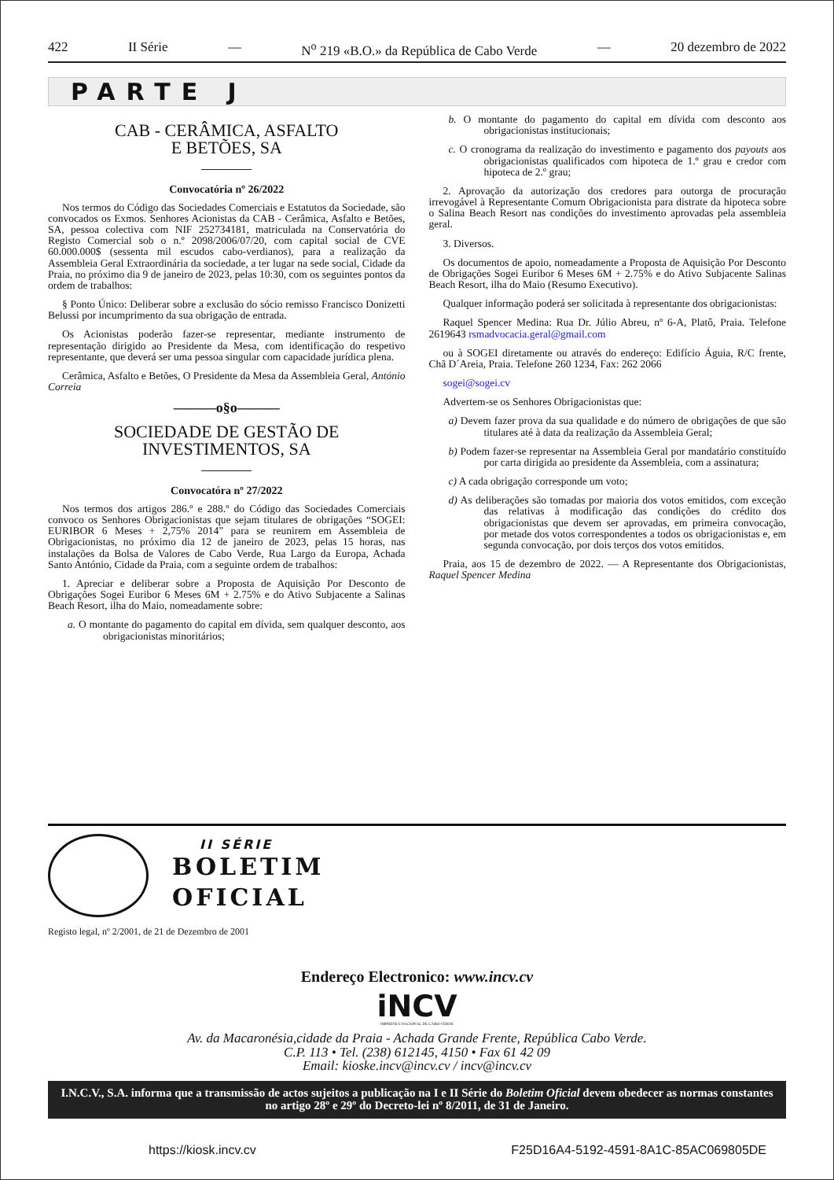422 II Série — N<sup>o</sup> 219 «B.O.» da República de Cabo Verde — 20 dezembro de 2022
PARTE J
CAB - CERÂMICA, ASFALTO
E BETÕES, SA
Convocatória nº 26/2022
Nos termos do Código das Sociedades Comerciais e Estatutos da Sociedade, são convocados os Exmos. Senhores Acionistas da CAB - Cerâmica, Asfalto e Betões, SA, pessoa colectiva com NIF 252734181, matriculada na Conservatória do Registo Comercial sob o n.º 2098/2006/07/20, com capital social de CVE 60.000.000$ (sessenta mil escudos cabo-verdianos), para a realização da Assembleia Geral Extraordinária da sociedade, a ter lugar na sede social, Cidade da Praia, no próximo dia 9 de janeiro de 2023, pelas 10:30, com os seguintes pontos da ordem de trabalhos:
§ Ponto Único: Deliberar sobre a exclusão do sócio remisso Francisco Donizetti Belussi por incumprimento da sua obrigação de entrada.
Os Acionistas poderão fazer-se representar, mediante instrumento de representação dirigido ao Presidente da Mesa, com identificação do respetivo representante, que deverá ser uma pessoa singular com capacidade jurídica plena.
Cerâmica, Asfalto e Betões, O Presidente da Mesa da Assembleia Geral, António Correia
———o§o———
SOCIEDADE DE GESTÃO DE
INVESTIMENTOS, SA
Convocatóra nº 27/2022
Nos termos dos artigos 286.º e 288.º do Código das Sociedades Comerciais convoco os Senhores Obrigacionistas que sejam titulares de obrigações “SOGEI: EURIBOR 6 Meses + 2,75% 2014” para se reunirem em Assembleia de Obrigacionistas, no próximo dia 12 de janeiro de 2023, pelas 15 horas, nas instalações da Bolsa de Valores de Cabo Verde, Rua Largo da Europa, Achada Santo António, Cidade da Praia, com a seguinte ordem de trabalhos:
1. Apreciar e deliberar sobre a Proposta de Aquisição Por Desconto de Obrigações Sogei Euribor 6 Meses 6M + 2.75% e do Ativo Subjacente a Salinas Beach Resort, ilha do Maio, nomeadamente sobre:
a. O montante do pagamento do capital em dívida, sem qualquer desconto, aos obrigacionistas minoritários;
b. O montante do pagamento do capital em dívida com desconto aos obrigacionistas institucionais;
c. O cronograma da realização do investimento e pagamento dos payouts aos obrigacionistas qualificados com hipoteca de 1.º grau e credor com hipoteca de 2.º grau;
2. Aprovação da autorização dos credores para outorga de procuração irrevogável à Representante Comum Obrigacionista para distrate da hipoteca sobre o Salina Beach Resort nas condições do investimento aprovadas pela assembleia geral.
3. Diversos.
Os documentos de apoio, nomeadamente a Proposta de Aquisição Por Desconto de Obrigações Sogei Euribor 6 Meses 6M + 2.75% e do Ativo Subjacente Salinas Beach Resort, ilha do Maio (Resumo Executivo).
Qualquer informação poderá ser solicitada à representante dos obrigacionistas:
Raquel Spencer Medina: Rua Dr. Júlio Abreu, nº 6-A, Platô, Praia. Telefone 2619643 rsmadvocacia.geral@gmail.com
ou à SOGEI diretamente ou através do endereço: Edifício Águia, R/C frente, Chã D´Areia, Praia. Telefone 260 1234, Fax: 262 2066
sogei@sogei.cv
Advertem-se os Senhores Obrigacionistas que:
a) Devem fazer prova da sua qualidade e do número de obrigações de que são titulares até à data da realização da Assembleia Geral;
b) Podem fazer-se representar na Assembleia Geral por mandatário constituído por carta dirigida ao presidente da Assembleia, com a assinatura;
c) A cada obrigação corresponde um voto;
d) As deliberações são tomadas por maioria dos votos emitidos, com exceção das relativas à modificação das condições do crédito dos obrigacionistas que devem ser aprovadas, em primeira convocação, por metade dos votos correspondentes a todos os obrigacionistas e, em segunda convocação, por dois terços dos votos emitidos.
Praia, aos 15 de dezembro de 2022. — A Representante dos Obrigacionistas, Raquel Spencer Medina
II SÉRIE
BOLETIM
OFICIAL
Registo legal, nº 2/2001, de 21 de Dezembro de 2001
Endereço Electronico: www.incv.cv
iNCV
IMPRENSA NACIONAL DE CABO VERDE
Av. da Macaronésia,cidade da Praia - Achada Grande Frente, República Cabo Verde.
C.P. 113 • Tel. (238) 612145, 4150 • Fax 61 42 09
Email: kioske.incv@incv.cv / incv@incv.cv
I.N.C.V., S.A. informa que a transmissão de actos sujeitos a publicação na I e II Série do Boletim Oficial devem obedecer as normas constantes no artigo 28º e 29º do Decreto-lei nº 8/2011, de 31 de Janeiro.
https://kiosk.incv.cv F25D16A4-5192-4591-8A1C-85AC069805DE